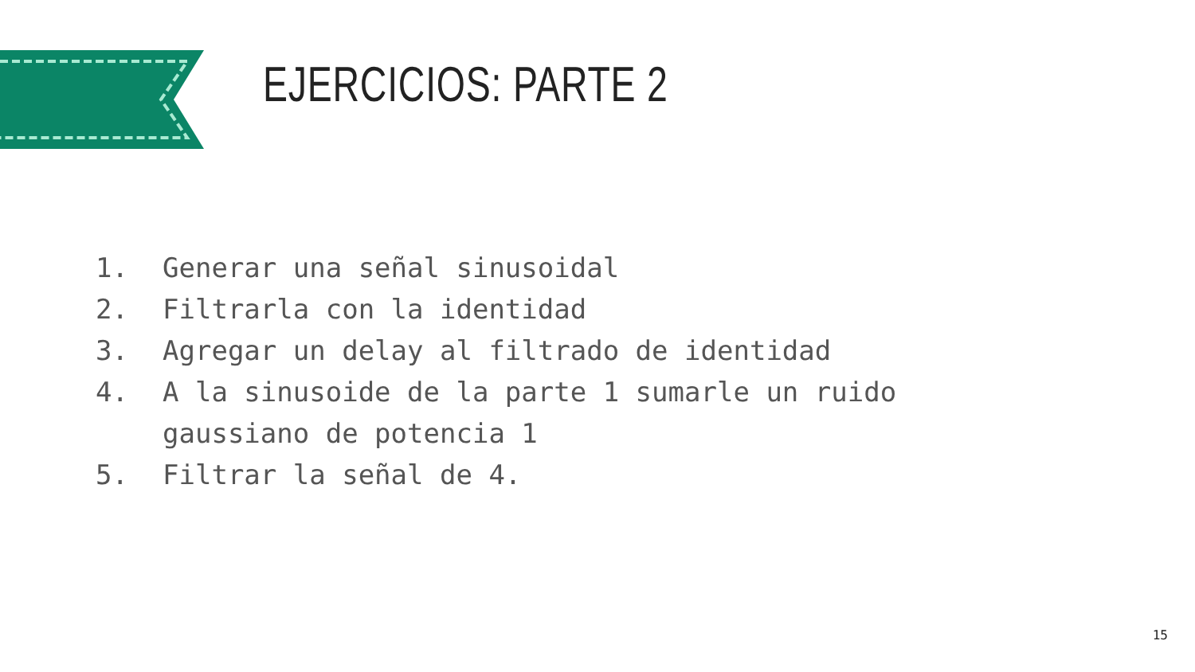EJERCICIOS: PARTE 2
1. Generar una señal sinusoidal
2. Filtrarla con la identidad
3. Agregar un delay al filtrado de identidad
4. A la sinusoide de la parte 1 sumarle un ruido
gaussiano de potencia 1
5. Filtrar la señal de 4.
15